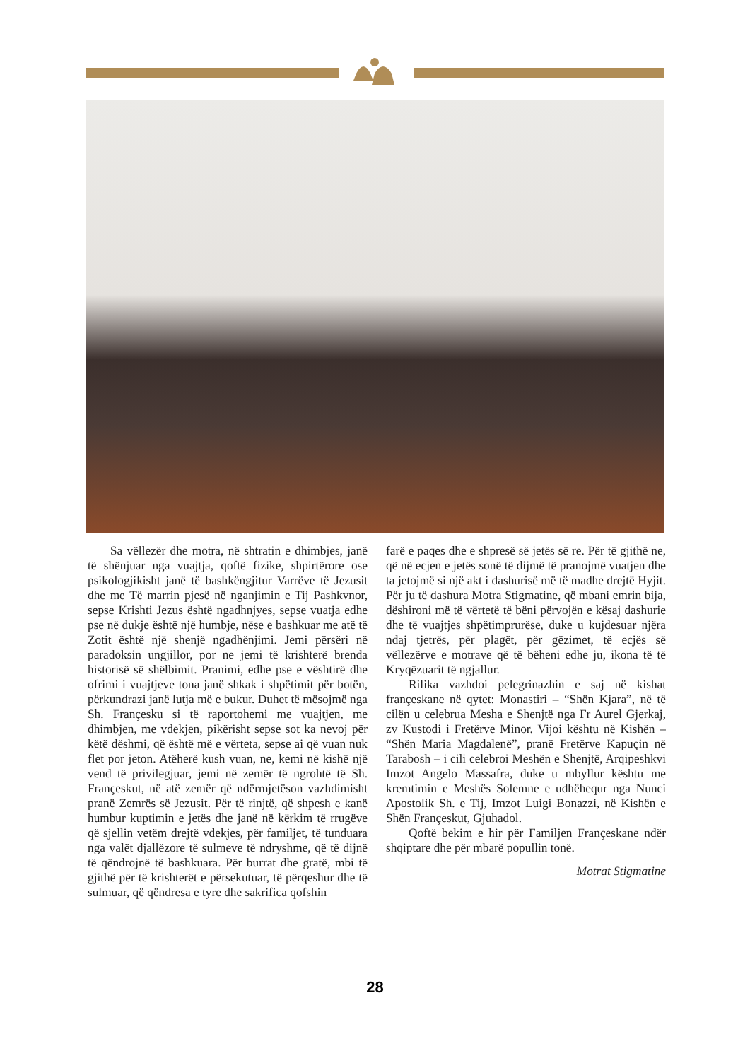Sa vëllezër dhe motra, në shtratin e dhimbjes, janë të shënjuar nga vuajtja, qoftë fizike, shpirtërore ose psikologjikisht janë të bashkëngjitur Varrëve të Jezusit dhe me Të marrin pjesë në nganjimin e Tij Pashkvnor, sepse Krishti Jezus është ngadhnjyes, sepse vuatja edhe pse në dukje është një humbje, nëse e bashkuar me atë të Zotit është një shenjë ngadhënjimi. Jemi përsëri në paradoksin ungjillor, por ne jemi të krishterë brenda historisë së shëlbimit. Pranimi, edhe pse e vështirë dhe ofrimi i vuajtjeve tona janë shkak i shpëtimit për botën, përkundrazi janë lutja më e bukur. Duhet të mësojmë nga Sh. Françesku si të raportohemi me vuajtjen, me dhimbjen, me vdekjen, pikërisht sepse sot ka nevoj për këtë dëshmi, që është më e vërteta, sepse ai që vuan nuk flet por jeton. Atëherë kush vuan, ne, kemi në kishë një vend të privilegjuar, jemi në zemër të ngrohtë të Sh. Françeskut, në atë zemër që ndërmjetëson vazhdimisht pranë Zemrës së Jezusit. Për të rinjtë, që shpesh e kanë humbur kuptimin e jetës dhe janë në kërkim të rrugëve që sjellin vetëm drejtë vdekjes, për familjet, të tunduara nga valët djallëzore të sulmeve të ndryshme, që të dijnë të qëndrojnë të bashkuara. Për burrat dhe gratë, mbi të gjithë për të krishterët e përsekutuar, të përqeshur dhe të sulmuar, që qëndresa e tyre dhe sakrifica qofshin
farë e paqes dhe e shpresë së jetës së re. Për të gjithë ne, që në ecjen e jetës sonë të dijmë të pranojmë vuatjen dhe ta jetojmë si një akt i dashurisë më të madhe drejtë Hyjit. Për ju të dashura Motra Stigmatine, që mbani emrin bija, dëshironi më të vërtetë të bëni përvojën e kësaj dashurie dhe të vuajtjes shpëtimprurëse, duke u kujdesuar njëra ndaj tjetrës, për plagët, për gëzimet, të ecjës së vëllezërve e motrave që të bëheni edhe ju, ikona të të Kryqëzuarit të ngjallur.
Rilika vazhdoi pelegrinazhin e saj në kishat françeskane në qytet: Monastiri – “Shën Kjara”, në të cilën u celebrua Mesha e Shenjtë nga Fr Aurel Gjerkaj, zv Kustodi i Fretërve Minor. Vijoi kështu në Kishën – “Shën Maria Magdalenë”, pranë Fretërve Kapuçin në Tarabosh – i cili celebroi Meshën e Shenjtë, Arqipeshkvi Imzot Angelo Massafra, duke u mbyllur kështu me kremtimin e Meshës Solemne e udhëhequr nga Nunci Apostolik Sh. e Tij, Imzot Luigi Bonazzi, në Kishën e Shën Françeskut, Gjuhadol.
Qoftë bekim e hir për Familjen Françeskane ndër shqiptare dhe për mbarë popullin tonë.
Motrat Stigmatine
28